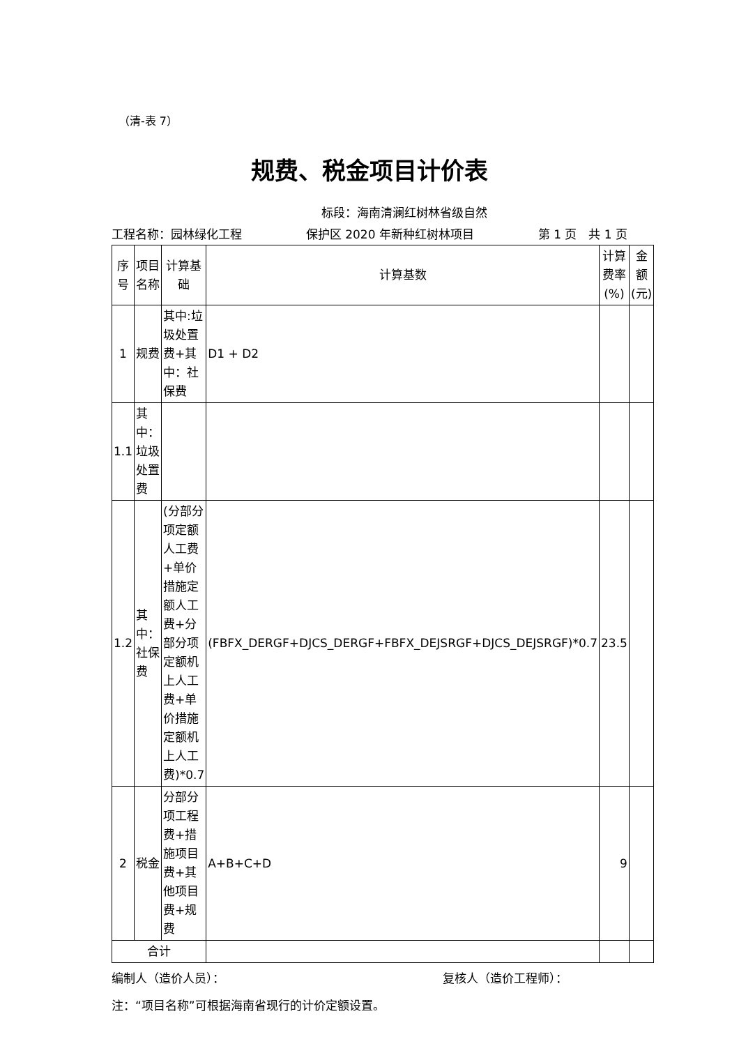（清-表 7）
规费、税金项目计价表
标段：海南清澜红树林省级自然
工程名称：园林绿化工程 保护区 2020 年新种红树林项目 第 1 页　共 1 页
| 序号 | 项目名称 | 计算基础 | 计算基数 | 计算费率(%) | 金额(元) |
| --- | --- | --- | --- | --- | --- |
| 1 | 规费 | 其中:垃圾处置费+其中：社保费 | D1 + D2 | | |
| 1.1 | 其中：垃圾处置费 | | | | |
| 1.2 | 其中：社保费 | (分部分项定额人工费+单价措施定额人工费+分部分项定额机上人工费+单价措施定额机上人工费)*0.7 | (FBFX_DERGF+DJCS_DERGF+FBFX_DEJSRGF+DJCS_DEJSRGF)*0.7 | 23.5 | |
| 2 | 税金 | 分部分项工程费+措施项目费+其他项目费+规费 | A+B+C+D | 9 | |
| 合计 | | | | | |
编制人（造价人员）： 复核人（造价工程师）：
注：“项目名称”可根据海南省现行的计价定额设置。